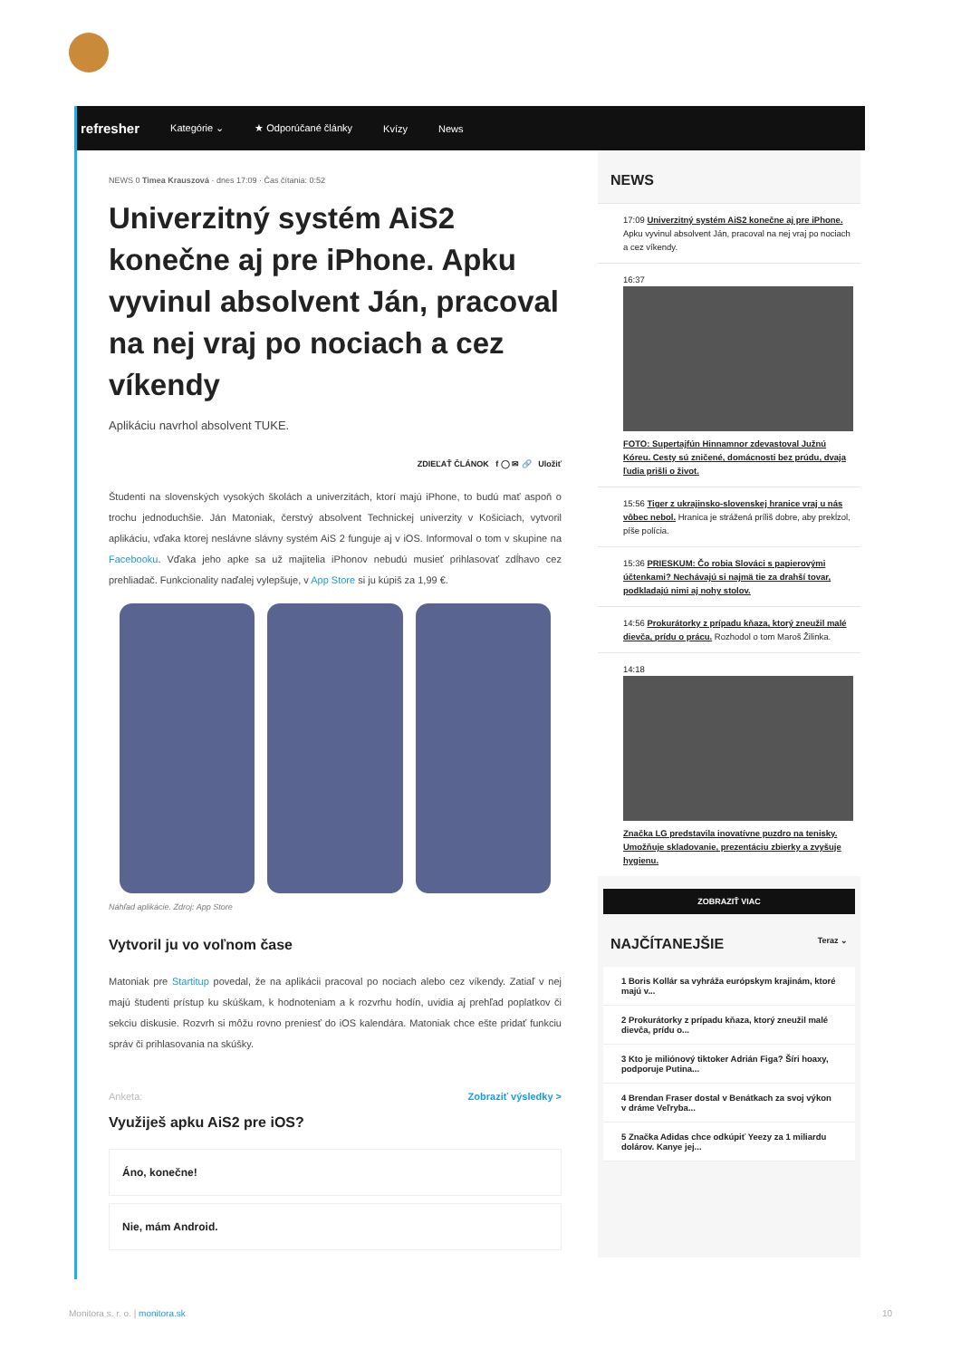refresher Kategórie ⌄ ★ Odporúčané články Kvízy News
NEWS 0 Timea Krauszová · dnes 17:09 · Čas čítania: 0:52
Univerzitný systém AiS2 konečne aj pre iPhone. Apku vyvinul absolvent Ján, pracoval na nej vraj po nociach a cez víkendy
Aplikáciu navrhol absolvent TUKE.
ZDIEĽAŤ ČLÁNOK f ◯ ✉ 🔗 Uložiť
Študenti na slovenských vysokých školách a univerzitách, ktorí majú iPhone, to budú mať aspoň o trochu jednoduchšie. Ján Matoniak, čerstvý absolvent Technickej univerzity v Košiciach, vytvoril aplikáciu, vďaka ktorej neslávne slávny systém AiS 2 funguje aj v iOS. Informoval o tom v skupine na Facebooku. Vďaka jeho apke sa už majitelia iPhonov nebudú musieť prihlasovať zdĺhavo cez prehliadač. Funkcionality naďalej vylepšuje, v App Store si ju kúpiš za 1,99 €.
Náhľad aplikácie. Zdroj: App Store
Vytvoril ju vo voľnom čase
Matoniak pre Startitup povedal, že na aplikácii pracoval po nociach alebo cez víkendy. Zatiaľ v nej majú študenti prístup ku skúškam, k hodnoteniam a k rozvrhu hodín, uvidia aj prehľad poplatkov či sekciu diskusie. Rozvrh si môžu rovno preniesť do iOS kalendára. Matoniak chce ešte pridať funkciu správ či prihlasovania na skúšky.
Anketa: Zobraziť výsledky >
Využiješ apku AiS2 pre iOS?
Áno, konečne!
Nie, mám Android.
NEWS
17:09 Univerzitný systém AiS2 konečne aj pre iPhone. Apku vyvinul absolvent Ján, pracoval na nej vraj po nociach a cez víkendy.
16:37
FOTO: Supertajfún Hinnamnor zdevastoval Južnú Kóreu. Cesty sú zničené, domácnosti bez prúdu, dvaja ľudia prišli o život.
15:56 Tiger z ukrajinsko-slovenskej hranice vraj u nás vôbec nebol. Hranica je strážená príliš dobre, aby prekĺzol, píše polícia.
15:36 PRIESKUM: Čo robia Slováci s papierovými účtenkami? Nechávajú si najmä tie za drahší tovar, podkladajú nimi aj nohy stolov.
14:56 Prokurátorky z prípadu kňaza, ktorý zneužil malé dievča, prídu o prácu. Rozhodol o tom Maroš Žilinka.
14:18
Značka LG predstavila inovatívne puzdro na tenisky. Umožňuje skladovanie, prezentáciu zbierky a zvyšuje hygienu.
ZOBRAZIŤ VIAC
NAJČÍTANEJŠIE Teraz ⌄
1 Boris Kollár sa vyhráža európskym krajinám, ktoré majú v...
2 Prokurátorky z prípadu kňaza, ktorý zneužil malé dievča, prídu o...
3 Kto je miliónový tiktoker Adrián Figa? Šíri hoaxy, podporuje Putina...
4 Brendan Fraser dostal v Benátkach za svoj výkon v dráme Veľryba...
5 Značka Adidas chce odkúpiť Yeezy za 1 miliardu dolárov. Kanye jej...
Monitora s. r. o. | monitora.sk 10